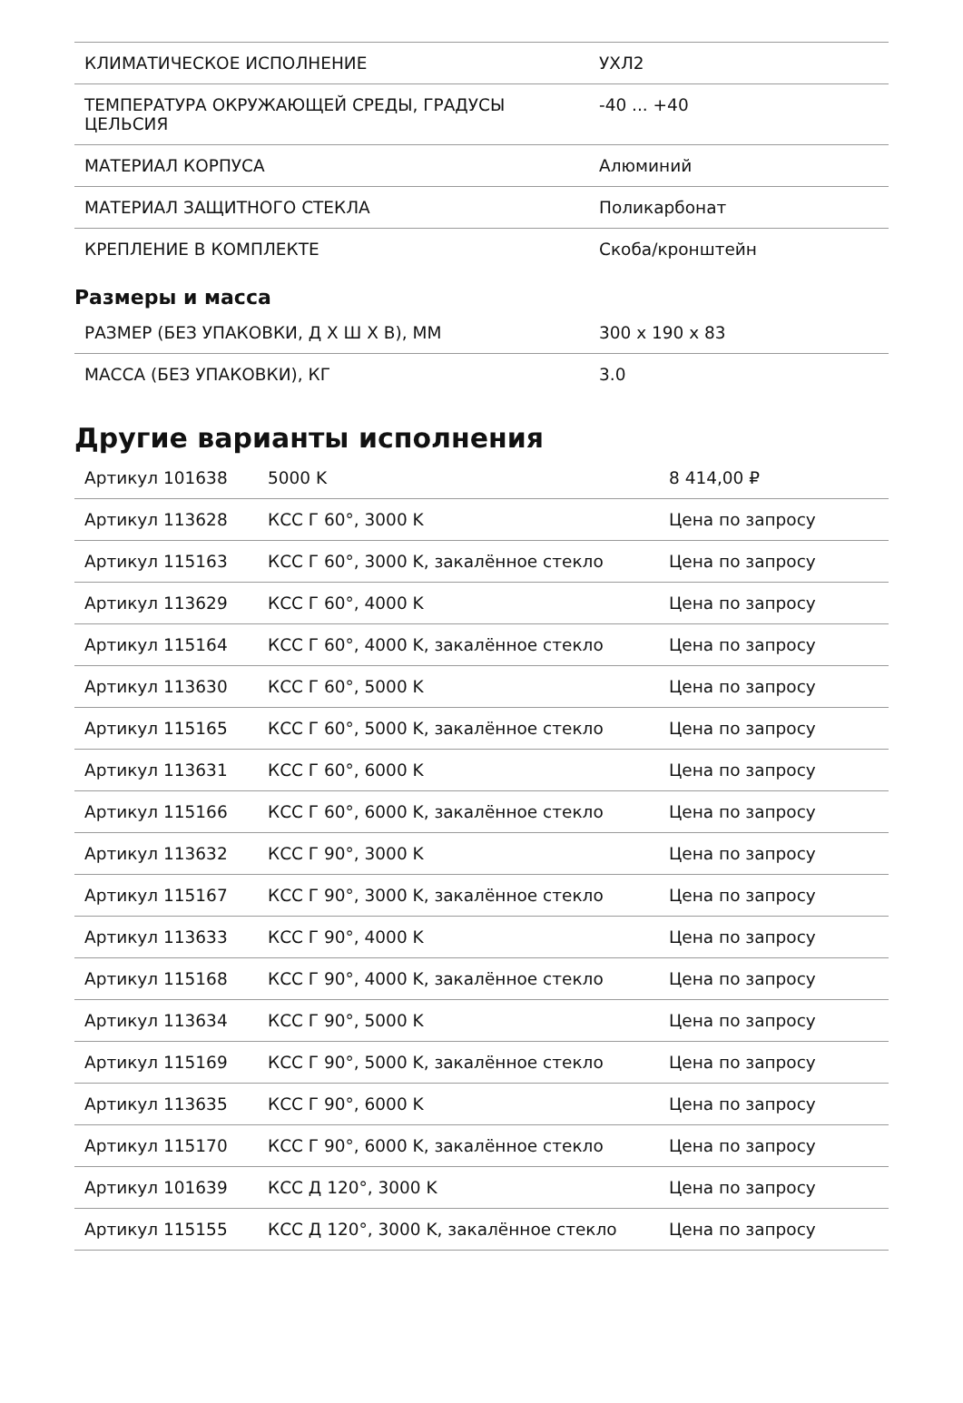| КЛИМАТИЧЕСКОЕ ИСПОЛНЕНИЕ | УХЛ2 |
| ТЕМПЕРАТУРА ОКРУЖАЮЩЕЙ СРЕДЫ, ГРАДУСЫ ЦЕЛЬСИЯ | -40 ... +40 |
| МАТЕРИАЛ КОРПУСА | Алюминий |
| МАТЕРИАЛ ЗАЩИТНОГО СТЕКЛА | Поликарбонат |
| КРЕПЛЕНИЕ В КОМПЛЕКТЕ | Скоба/кронштейн |
Размеры и масса
| РАЗМЕР (БЕЗ УПАКОВКИ, Д Х Ш Х В), ММ | 300 x 190 x 83 |
| МАССА (БЕЗ УПАКОВКИ), КГ | 3.0 |
Другие варианты исполнения
| Артикул 101638 | 5000 K | 8 414,00 ₽ |
| Артикул 113628 | КСС Г 60°, 3000 K | Цена по запросу |
| Артикул 115163 | КСС Г 60°, 3000 K, закалённое стекло | Цена по запросу |
| Артикул 113629 | КСС Г 60°, 4000 K | Цена по запросу |
| Артикул 115164 | КСС Г 60°, 4000 K, закалённое стекло | Цена по запросу |
| Артикул 113630 | КСС Г 60°, 5000 K | Цена по запросу |
| Артикул 115165 | КСС Г 60°, 5000 K, закалённое стекло | Цена по запросу |
| Артикул 113631 | КСС Г 60°, 6000 K | Цена по запросу |
| Артикул 115166 | КСС Г 60°, 6000 K, закалённое стекло | Цена по запросу |
| Артикул 113632 | КСС Г 90°, 3000 K | Цена по запросу |
| Артикул 115167 | КСС Г 90°, 3000 K, закалённое стекло | Цена по запросу |
| Артикул 113633 | КСС Г 90°, 4000 K | Цена по запросу |
| Артикул 115168 | КСС Г 90°, 4000 K, закалённое стекло | Цена по запросу |
| Артикул 113634 | КСС Г 90°, 5000 K | Цена по запросу |
| Артикул 115169 | КСС Г 90°, 5000 K, закалённое стекло | Цена по запросу |
| Артикул 113635 | КСС Г 90°, 6000 K | Цена по запросу |
| Артикул 115170 | КСС Г 90°, 6000 K, закалённое стекло | Цена по запросу |
| Артикул 101639 | КСС Д 120°, 3000 K | Цена по запросу |
| Артикул 115155 | КСС Д 120°, 3000 K, закалённое стекло | Цена по запросу |